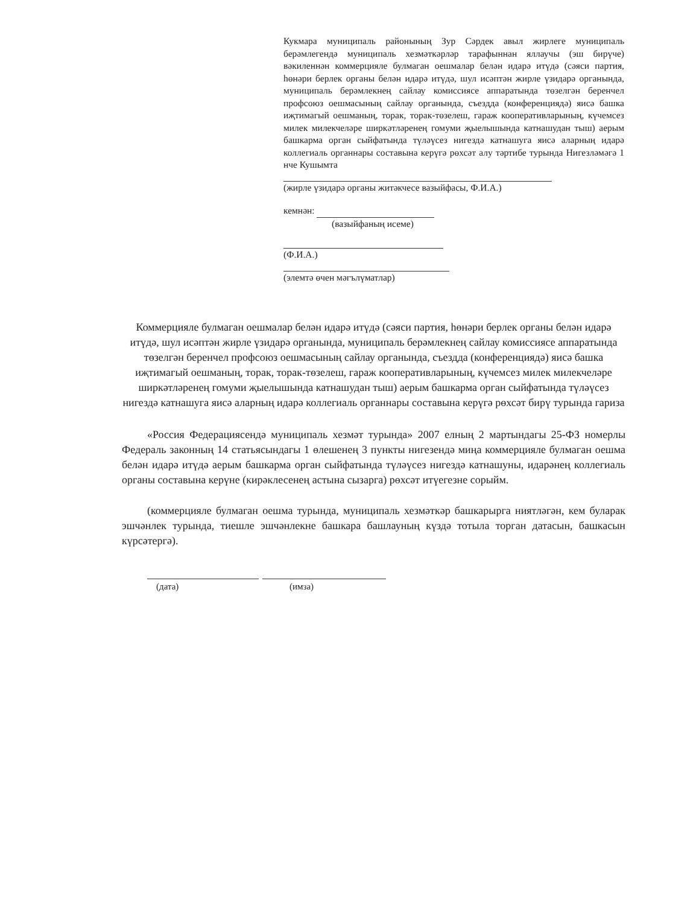Кукмара муниципаль районының Зур Сәрдек авыл жирлеге муниципаль берәмлегендә муниципаль хезмәткәрләр тарафыннан яллаучы (эш бирүче) вәкиленнән коммерцияле булмаган оешмалар белән идарә итүдә (сәяси партия, һөнәри берлек органы белән идарә итүдә, шул исәптән жирле үзидарә органында, муниципаль берәмлекнең сайлау комиссиясе аппаратында төзелгән беренчел профсоюз оешмасының сайлау органында, съездда (конференциядә) яисә башка иҗтимагый оешманың, торак, торак-төзелеш, гараж кооперативларының, күчемсез милек милекчеләре ширкәтләренең гомуми җыелышында катнашудан тыш) аерым башкарма орган сыйфатында түләүсез нигездә катнашуга яисә аларның идарә коллегиаль органнары составына керүгә рөхсәт алу тәртибе турында Нигезләмәгә 1 нче Кушымта
(жирле үзидарә органы житәкчесе вазыйфасы, Ф.И.А.)
кемнән:
(вазыйфаның исеме)
(Ф.И.А.)
(элемтә өчен мәгълүматлар)
Коммерцияле булмаган оешмалар белән идарә итүдә (сәяси партия, һөнәри берлек органы белән идарә итүдә, шул исәптән жирле үзидарә органында, муниципаль берәмлекнең сайлау комиссиясе аппаратында төзелгән беренчел профсоюз оешмасының сайлау органында, съездда (конференциядә) яисә башка иҗтимагый оешманың, торак, торак-төзелеш, гараж кооперативларының, күчемсез милек милекчеләре ширкәтләренең гомуми җыелышында катнашудан тыш) аерым башкарма орган сыйфатында түләүсез нигездә катнашуга яисә аларның идарә коллегиаль органнары составына керүгә рөхсәт бирү турында гариза
«Россия Федерациясендә муниципаль хезмәт турында» 2007 елның 2 мартындагы 25-ФЗ номерлы Федераль законның 14 статьясындагы 1 өлешенең 3 пункты нигезендә миңа коммерцияле булмаган оешма белән идарә итүдә аерым башкарма орган сыйфатында түләүсез нигездә катнашуны, идарәнең коллегиаль органы составына керүне (кирәклесенең астына сызарга) рөхсәт итүегезне сорыйм.
(коммерцияле булмаган оешма турында, муниципаль хезмәткәр башкарырга ниятләгән, кем буларак эшчәнлек турында, тиешле эшчәнлекне башкара башлауның күздә тотыла торган датасын, башкасын күрсәтергә).
(дата) (имза)